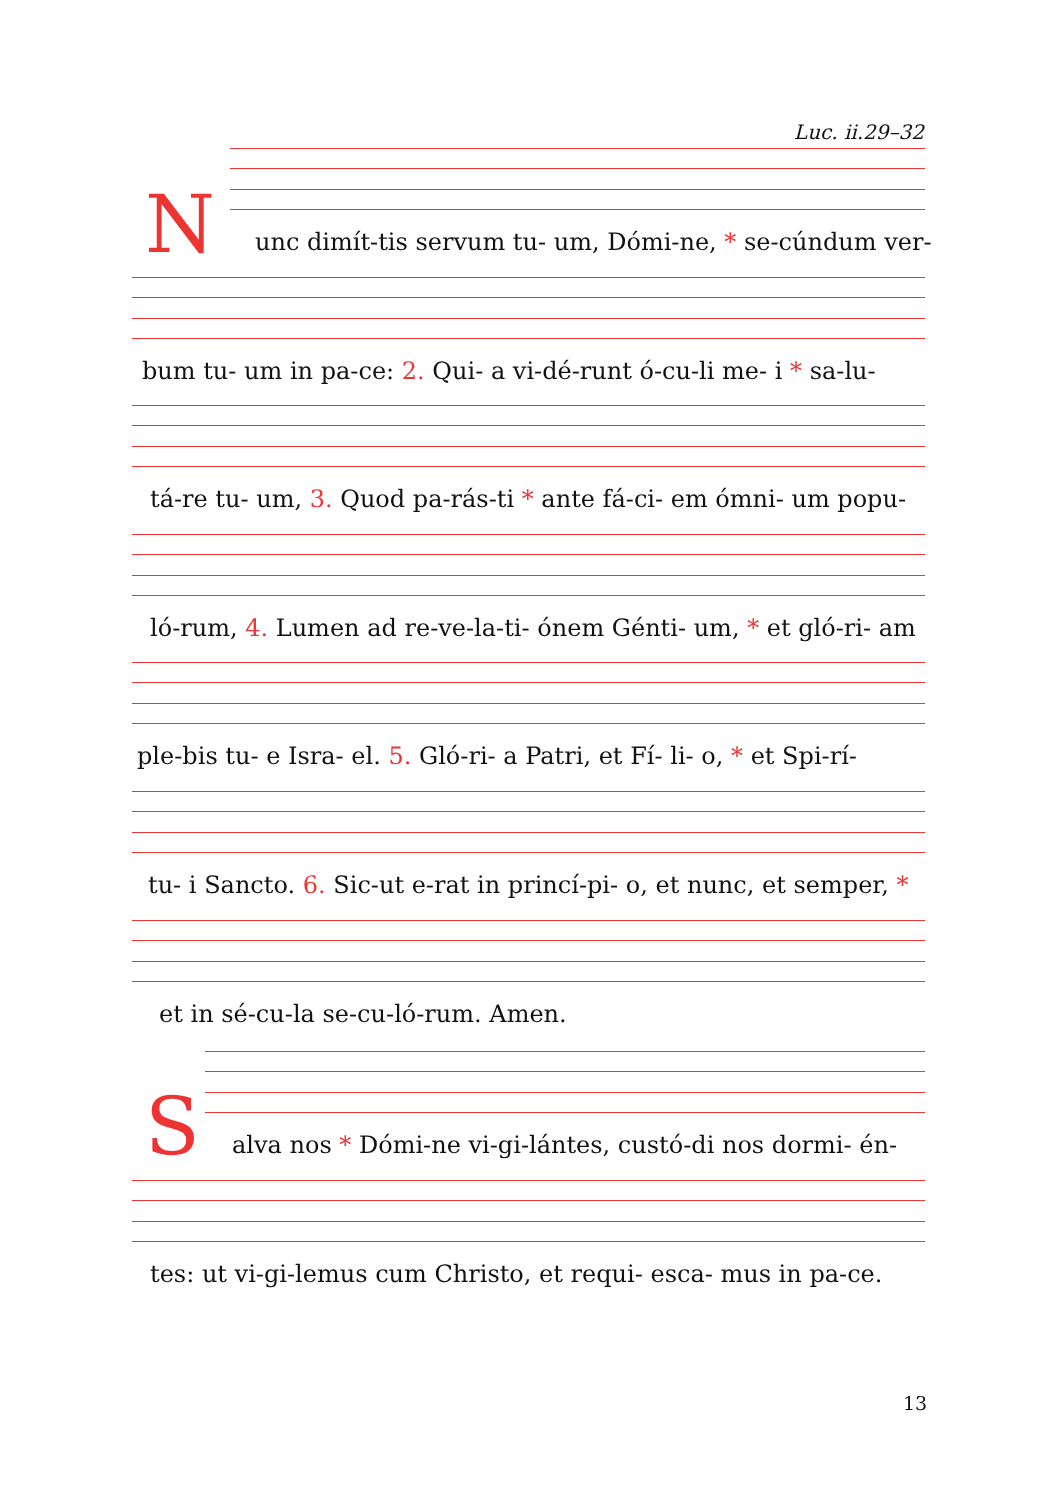Luc. ii.29–32
N
unc dimít-tis servum tu- um, Dómi-ne, * se-cúndum ver-
bum tu- um in pa-ce: 2. Qui- a vi-dé-runt ó-cu-li me- i * sa-lu-
tá-re tu- um, 3. Quod pa-rás-ti * ante fá-ci- em ómni- um popu-
ló-rum, 4. Lumen ad re-ve-la-ti- ónem Génti- um, * et gló-ri- am
ple-bis tu- e Isra- el. 5. Gló-ri- a Patri, et Fí- li- o, * et Spi-rí-
tu- i Sancto. 6. Sic-ut e-rat in princí-pi- o, et nunc, et semper, *
et in sé-cu-la se-cu-ló-rum. Amen.
S
alva nos * Dómi-ne vi-gi-lántes, custó-di nos dormi- én-
tes: ut vi-gi-lemus cum Christo, et requi- esca- mus in pa-ce.
13